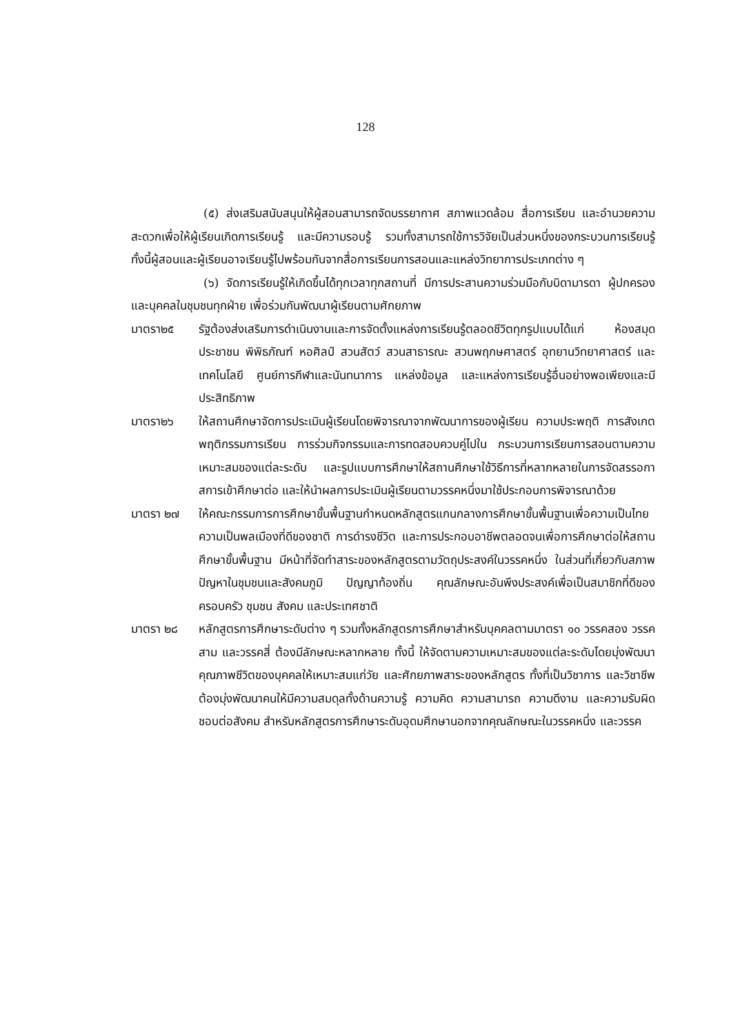128
(๕) ส่งเสริมสนับสนุนให้ผู้สอนสามารถจัดบรรยากาศ สภาพแวดล้อม สื่อการเรียน และอำนวยความสะดวกเพื่อให้ผู้เรียนเกิดการเรียนรู้ และมีความรอบรู้ รวมทั้งสามารถใช้การวิจัยเป็นส่วนหนึ่งของกระบวนการเรียนรู้ ทั้งนี้ผู้สอนและผู้เรียนอาจเรียนรู้ไปพร้อมกันจากสื่อการเรียนการสอนและแหล่งวิทยาการประเภทต่าง ๆ
(๖) จัดการเรียนรู้ให้เกิดขึ้นได้ทุกเวลาทุกสถานที่ มีการประสานความร่วมมือกับบิดามารดา ผู้ปกครอง และบุคคลในชุมชนทุกฝ่าย เพื่อร่วมกันพัฒนาผู้เรียนตามศักยภาพ
มาตรา๒๕ รัฐต้องส่งเสริมการดำเนินงานและการจัดตั้งแหล่งการเรียนรู้ตลอดชีวิตทุกรูปแบบได้แก่ ห้องสมุดประชาชน พิพิธภัณฑ์ หอศิลป์ สวนสัตว์ สวนสาธารณะ สวนพฤกษศาสตร์ อุทยานวิทยาศาสตร์ และเทคโนโลยี ศูนย์การกีฬาและนันทนาการ แหล่งข้อมูล และแหล่งการเรียนรู้อื่นอย่างพอเพียงและมีประสิทธิภาพ
มาตรา๒๖ ให้สถานศึกษาจัดการประเมินผู้เรียนโดยพิจารณาจากพัฒนาการของผู้เรียน ความประพฤติ การสังเกตพฤติกรรมการเรียน การร่วมกิจกรรมและการทดสอบควบคู่ไปใน กระบวนการเรียนการสอนตามความเหมาะสมของแต่ละระดับ และรูปแบบการศึกษาให้สถานศึกษาใช้วิธีการที่หลากหลายในการจัดสรรอกาสการเข้าศึกษาต่อ และให้นำผลการประเมินผู้เรียนตามวรรคหนึ่งมาใช้ประกอบการพิจารณาด้วย
มาตรา ๒๗ ให้คณะกรรมการการศึกษาขั้นพื้นฐานกำหนดหลักสูตรแกนกลางการศึกษาขั้นพื้นฐานเพื่อความเป็นไทย ความเป็นพลเมืองที่ดีของชาติ การดำรงชีวิต และการประกอบอาชีพตลอดจนเพื่อการศึกษาต่อให้สถานศึกษาขั้นพื้นฐาน มีหน้าที่จัดทำสาระของหลักสูตรตามวัตถุประสงค์ในวรรคหนึ่ง ในส่วนที่เกี่ยวกับสภาพปัญหาในชุมชนและสังคมภูมิ ปัญญาท้องถิ่น คุณลักษณะอันพึงประสงค์เพื่อเป็นสมาชิกที่ดีของครอบครัว ชุมชน สังคม และประเทศชาติ
มาตรา ๒๘ หลักสูตรการศึกษาระดับต่าง ๆ รวมทั้งหลักสูตรการศึกษาสำหรับบุคคลตามมาตรา ๑๐ วรรคสอง วรรคสาม และวรรคสี่ ต้องมีลักษณะหลากหลาย ทั้งนี้ ให้จัดตามความเหมาะสมของแต่ละระดับโดยมุ่งพัฒนาคุณภาพชีวิตของบุคคลให้เหมาะสมแก่วัย และศักยภาพสาระของหลักสูตร ทั้งที่เป็นวิชาการ และวิชาชีพ ต้องมุ่งพัฒนาคนให้มีความสมดุลทั้งด้านความรู้ ความคิด ความสามารถ ความดีงาม และความรับผิดชอบต่อสังคม สำหรับหลักสูตรการศึกษาระดับอุดมศึกษานอกจากคุณลักษณะในวรรคหนึ่ง และวรรค